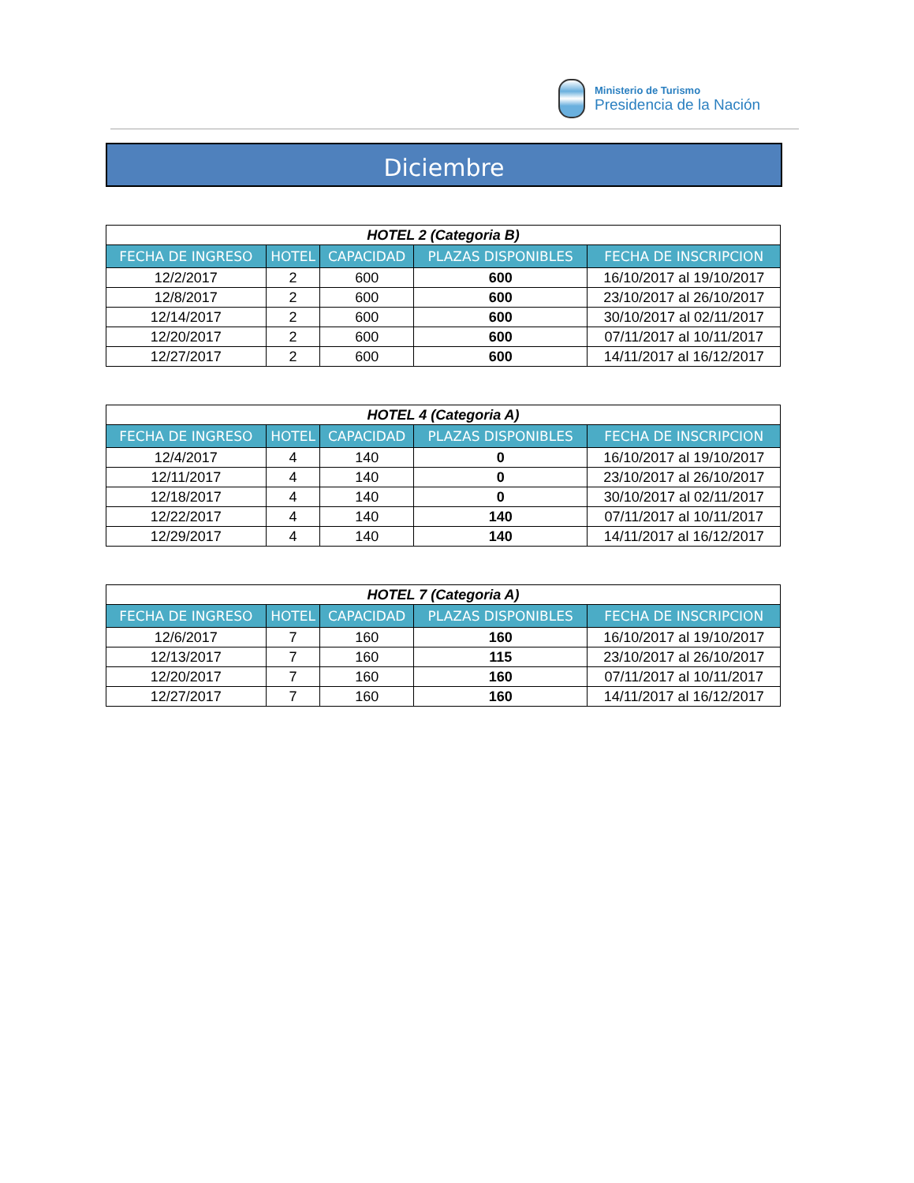Ministerio de Turismo
Presidencia de la Nación
Diciembre
| HOTEL 2 (Categoria B) | | | | |
| FECHA DE INGRESO | HOTEL | CAPACIDAD | PLAZAS DISPONIBLES | FECHA DE INSCRIPCION |
| 12/2/2017 | 2 | 600 | 600 | 16/10/2017 al 19/10/2017 |
| 12/8/2017 | 2 | 600 | 600 | 23/10/2017 al 26/10/2017 |
| 12/14/2017 | 2 | 600 | 600 | 30/10/2017 al 02/11/2017 |
| 12/20/2017 | 2 | 600 | 600 | 07/11/2017 al 10/11/2017 |
| 12/27/2017 | 2 | 600 | 600 | 14/11/2017 al 16/12/2017 |
| HOTEL 4 (Categoria A) | | | | |
| FECHA DE INGRESO | HOTEL | CAPACIDAD | PLAZAS DISPONIBLES | FECHA DE INSCRIPCION |
| 12/4/2017 | 4 | 140 | 0 | 16/10/2017 al 19/10/2017 |
| 12/11/2017 | 4 | 140 | 0 | 23/10/2017 al 26/10/2017 |
| 12/18/2017 | 4 | 140 | 0 | 30/10/2017 al 02/11/2017 |
| 12/22/2017 | 4 | 140 | 140 | 07/11/2017 al 10/11/2017 |
| 12/29/2017 | 4 | 140 | 140 | 14/11/2017 al 16/12/2017 |
| HOTEL 7 (Categoria A) | | | | |
| FECHA DE INGRESO | HOTEL | CAPACIDAD | PLAZAS DISPONIBLES | FECHA DE INSCRIPCION |
| 12/6/2017 | 7 | 160 | 160 | 16/10/2017 al 19/10/2017 |
| 12/13/2017 | 7 | 160 | 115 | 23/10/2017 al 26/10/2017 |
| 12/20/2017 | 7 | 160 | 160 | 07/11/2017 al 10/11/2017 |
| 12/27/2017 | 7 | 160 | 160 | 14/11/2017 al 16/12/2017 |